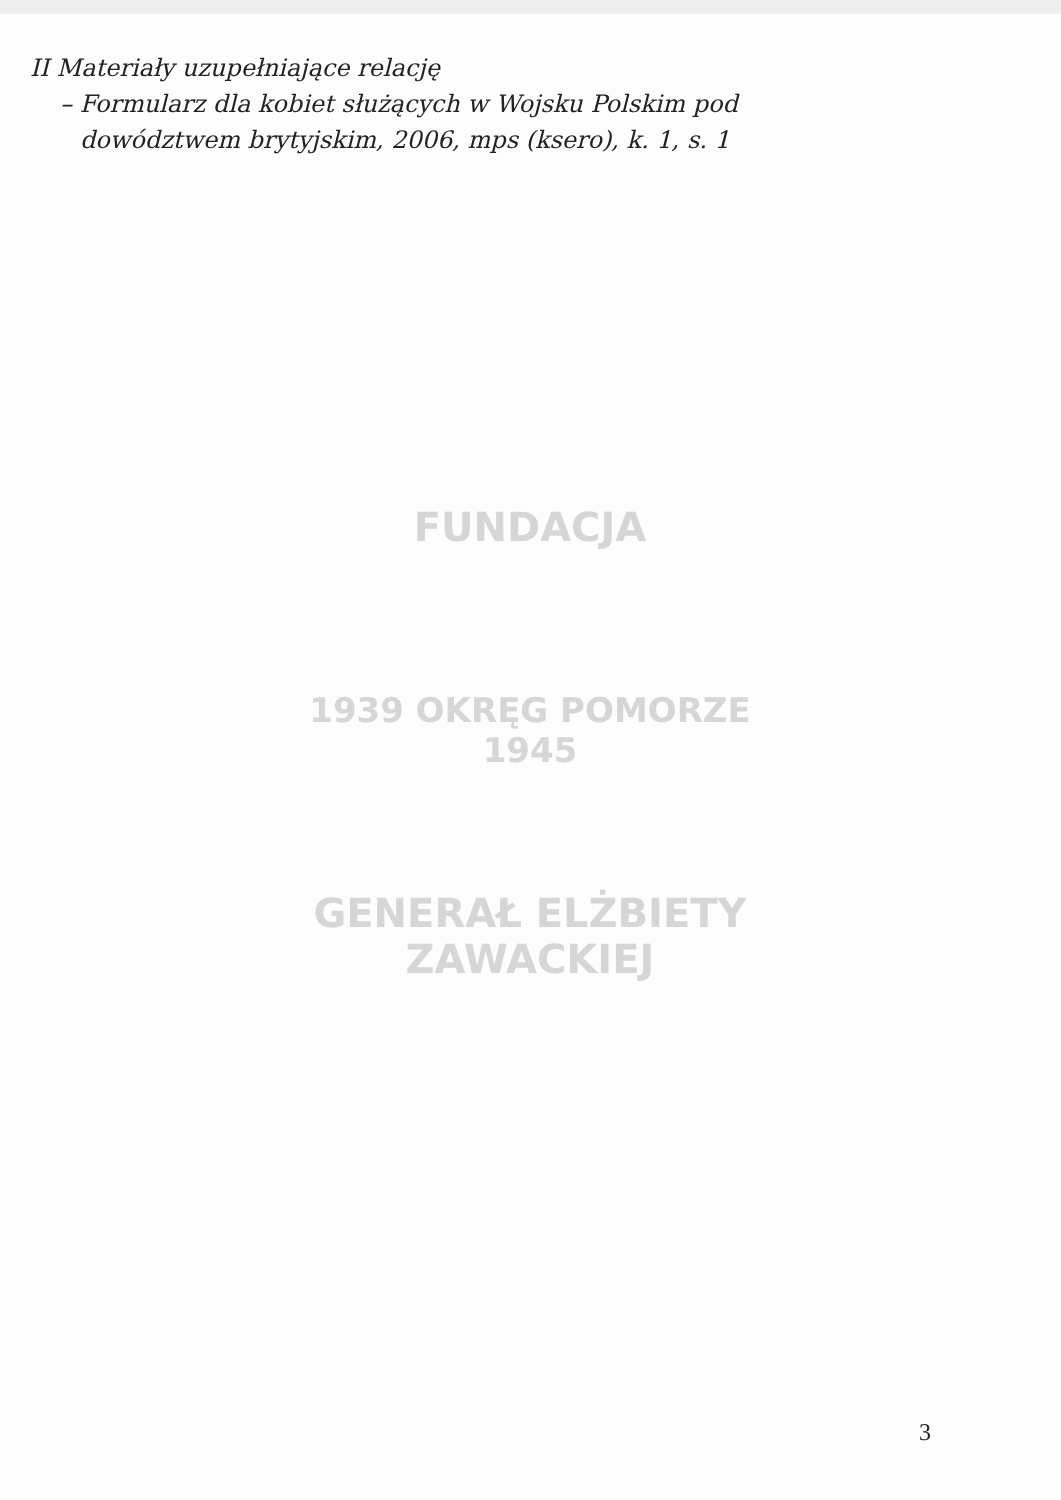II Materiały uzupełniające relację
– Formularz dla kobiet służących w Wojsku Polskim pod
dowództwem brytyjskim, 2006, mps (ksero), k. 1, s. 1
FUNDACJA
1939 OKRĘG POMORZE 1945
GENERAŁ ELŻBIETY ZAWACKIEJ
3